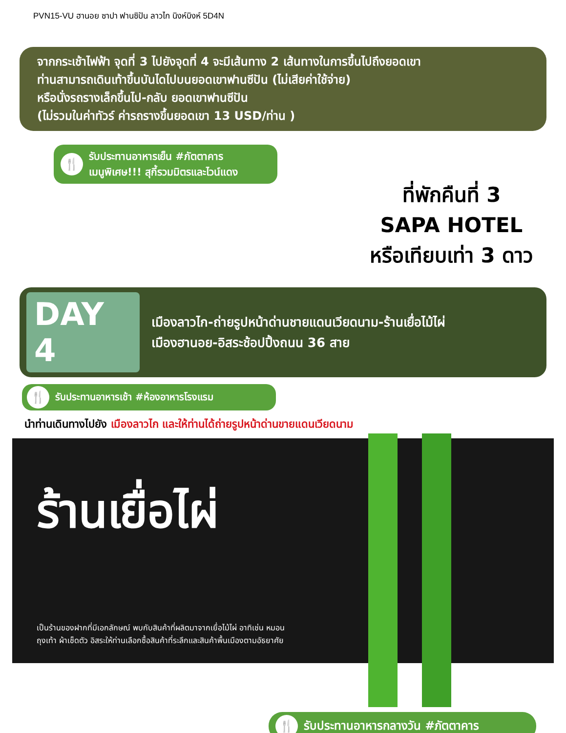PVN15-VU ฮานอย ซาปา ฟานซิปัน ลาวไก นิงห์บิงห์ 5D4N
จากกระเช้าไฟฟ้า จุดที่ 3 ไปยังจุดที่ 4 จะมีเส้นทาง 2 เส้นทางในการขึ้นไปถึงยอดเขา
ท่านสามารถเดินเท้าขึ้นบันไดไปบนยอดเขาฟานซีปัน (ไม่เสียค่าใช้จ่าย)
หรือนั่งรถรางเล็กขึ้นไป-กลับ ยอดเขาฟานซีปัน
(ไม่รวมในค่าทัวร์ ค่ารถรางขึ้นยอดเขา 13 USD/ท่าน )
🍴 รับประทานอาหารเย็น #ภัตตาคาร
เมนูพิเศษ!!! สุกี้รวมมิตรและไวน์แดง
ที่พักคืนที่ 3
SAPA HOTEL
หรือเทียบเท่า 3 ดาว
DAY 4
เมืองลาวไก-ถ่ายรูปหน้าด่านชายแดนเวียดนาม-ร้านเยื่อไม้ไผ่
เมืองฮานอย-อิสระช้อปปิ้งถนน 36 สาย
🍴 รับประทานอาหารเช้า #ห้องอาหารโรงแรม
นำท่านเดินทางไปยัง เมืองลาวไก และให้ท่านได้ถ่ายรูปหน้าด่านขายแดนเวียดนาม
ร้านเยื่อไผ่
เป็นร้านของฝากที่มีเอกลักษณ์ พบกับสินค้าที่ผลิตมาจากเยื่อไม้ไผ่ อาทิเช่น หมอน ถุงเท้า ผ้าเช็ดตัว อิสระให้ท่านเลือกซื้อสินค้าที่ระลึกและสินค้าพื้นเมืองตามอัธยาศัย
🍴 รับประทานอาหารกลางวัน #ภัตตาคาร